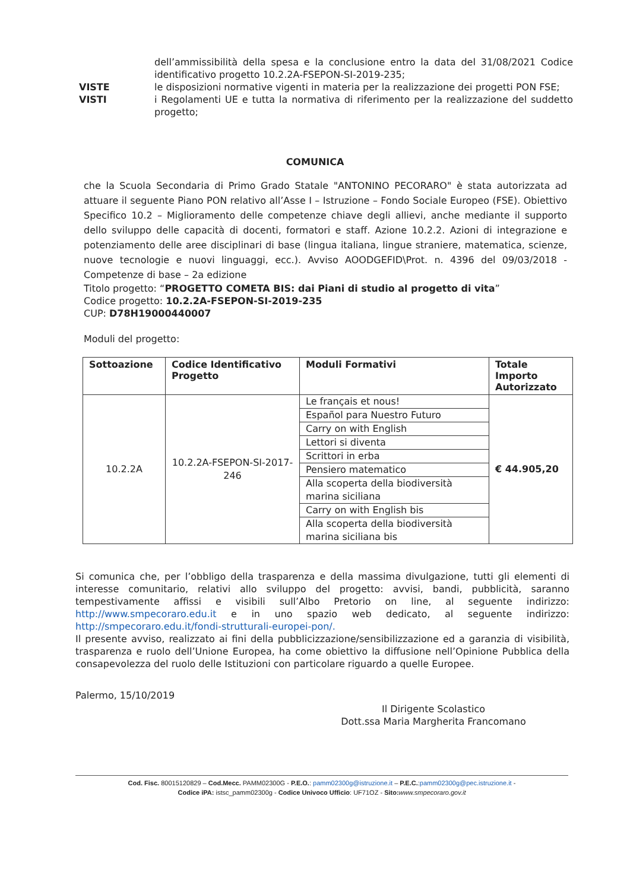dell’ammissibilità della spesa e la conclusione entro la data del 31/08/2021 Codice identificativo progetto 10.2.2A-FSEPON-SI-2019-235;
VISTE le disposizioni normative vigenti in materia per la realizzazione dei progetti PON FSE;
VISTI i Regolamenti UE e tutta la normativa di riferimento per la realizzazione del suddetto progetto;
COMUNICA
che la Scuola Secondaria di Primo Grado Statale "ANTONINO PECORARO" è stata autorizzata ad attuare il seguente Piano PON relativo all’Asse I – Istruzione – Fondo Sociale Europeo (FSE). Obiettivo Specifico 10.2 – Miglioramento delle competenze chiave degli allievi, anche mediante il supporto dello sviluppo delle capacità di docenti, formatori e staff. Azione 10.2.2. Azioni di integrazione e potenziamento delle aree disciplinari di base (lingua italiana, lingue straniere, matematica, scienze, nuove tecnologie e nuovi linguaggi, ecc.). Avviso AOODGEFID\Prot. n. 4396 del 09/03/2018 - Competenze di base – 2a edizione
Titolo progetto: “PROGETTO COMETA BIS: dai Piani di studio al progetto di vita”
Codice progetto: 10.2.2A-FSEPON-SI-2019-235
CUP: D78H19000440007
Moduli del progetto:
| Sottoazione | Codice Identificativo Progetto | Moduli Formativi | Totale Importo Autorizzato |
| --- | --- | --- | --- |
| 10.2.2A | 10.2.2A-FSEPON-SI-2017-246 | Le français et nous! | € 44.905,20 |
| | | Español para Nuestro Futuro | |
| | | Carry on with English | |
| | | Lettori si diventa | |
| | | Scrittori in erba | |
| | | Pensiero matematico | |
| | | Alla scoperta della biodiversità marina siciliana | |
| | | Carry on with English bis | |
| | | Alla scoperta della biodiversità marina siciliana bis | |
Si comunica che, per l’obbligo della trasparenza e della massima divulgazione, tutti gli elementi di interesse comunitario, relativi allo sviluppo del progetto: avvisi, bandi, pubblicità, saranno tempestivamente affissi e visibili sull’Albo Pretorio on line, al seguente indirizzo: http://www.smpecoraro.edu.it e in uno spazio web dedicato, al seguente indirizzo: http://smpecoraro.edu.it/fondi-strutturali-europei-pon/.
Il presente avviso, realizzato ai fini della pubblicizzazione/sensibilizzazione ed a garanzia di visibilità, trasparenza e ruolo dell’Unione Europea, ha come obiettivo la diffusione nell’Opinione Pubblica della consapevolezza del ruolo delle Istituzioni con particolare riguardo a quelle Europee.
Palermo, 15/10/2019
Il Dirigente Scolastico
Dott.ssa Maria Margherita Francomano
Cod. Fisc. 80015120829 – Cod.Mecc. PAMM02300G - P.E.O.: pamm02300g@istruzione.it – P.E.C.:pamm02300g@pec.istruzione.it -
Codice iPA: istsc_pamm02300g - Codice Univoco Ufficio: UF71OZ - Sito: www.smpecoraro.gov.it